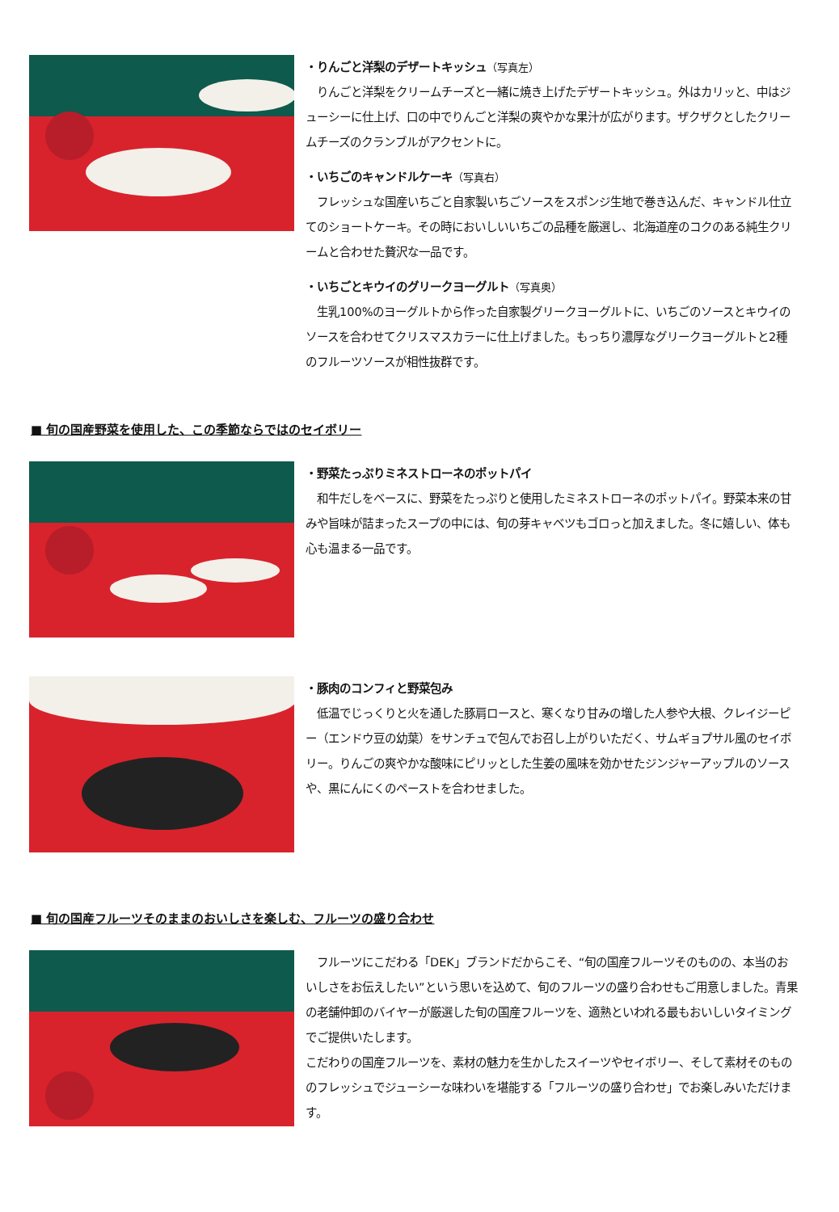・りんごと洋梨のデザートキッシュ（写真左）
　りんごと洋梨をクリームチーズと一緒に焼き上げたデザートキッシュ。外はカリッと、中はジューシーに仕上げ、口の中でりんごと洋梨の爽やかな果汁が広がります。ザクザクとしたクリームチーズのクランブルがアクセントに。
・いちごのキャンドルケーキ（写真右）
　フレッシュな国産いちごと自家製いちごソースをスポンジ生地で巻き込んだ、キャンドル仕立てのショートケーキ。その時においしいいちごの品種を厳選し、北海道産のコクのある純生クリームと合わせた贅沢な一品です。
・いちごとキウイのグリークヨーグルト（写真奥）
　生乳100%のヨーグルトから作った自家製グリークヨーグルトに、いちごのソースとキウイのソースを合わせてクリスマスカラーに仕上げました。もっちり濃厚なグリークヨーグルトと2種のフルーツソースが相性抜群です。
■ 旬の国産野菜を使用した、この季節ならではのセイボリー
・野菜たっぷりミネストローネのポットパイ
　和牛だしをベースに、野菜をたっぷりと使用したミネストローネのポットパイ。野菜本来の甘みや旨味が詰まったスープの中には、旬の芽キャベツもゴロっと加えました。冬に嬉しい、体も心も温まる一品です。
・豚肉のコンフィと野菜包み
　低温でじっくりと火を通した豚肩ロースと、寒くなり甘みの増した人参や大根、クレイジーピー（エンドウ豆の幼葉）をサンチュで包んでお召し上がりいただく、サムギョプサル風のセイボリー。りんごの爽やかな酸味にピリッとした生姜の風味を効かせたジンジャーアップルのソースや、黒にんにくのペーストを合わせました。
■ 旬の国産フルーツそのままのおいしさを楽しむ、フルーツの盛り合わせ
　フルーツにこだわる「DEK」ブランドだからこそ、“旬の国産フルーツそのものの、本当のおいしさをお伝えしたい”という思いを込めて、旬のフルーツの盛り合わせもご用意しました。青果の老舗仲卸のバイヤーが厳選した旬の国産フルーツを、適熟といわれる最もおいしいタイミングでご提供いたします。
こだわりの国産フルーツを、素材の魅力を生かしたスイーツやセイボリー、そして素材そのもののフレッシュでジューシーな味わいを堪能する「フルーツの盛り合わせ」でお楽しみいただけます。